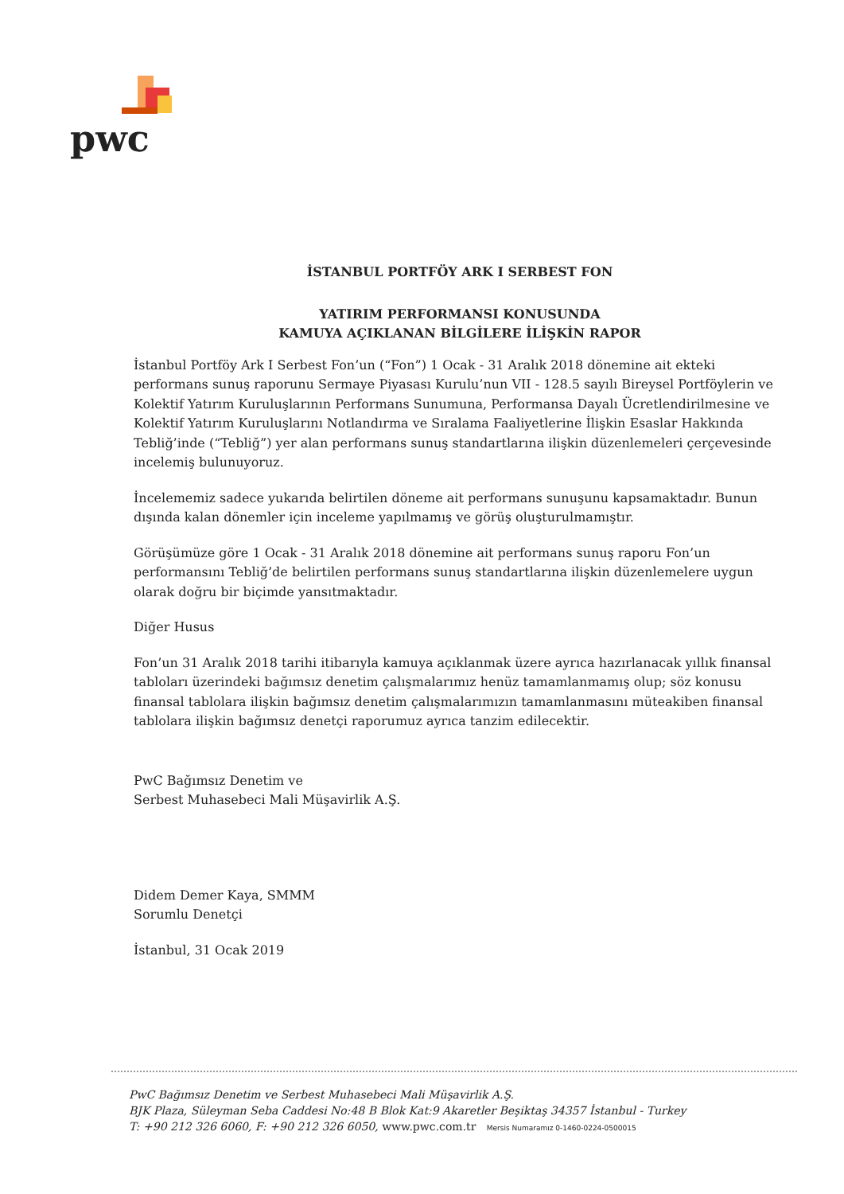pwc
İSTANBUL PORTFÖY ARK I SERBEST FON
YATIRIM PERFORMANSI KONUSUNDA
KAMUYA AÇIKLANAN BİLGİLERE İLİŞKİN RAPOR
İstanbul Portföy Ark I Serbest Fon’un (“Fon”) 1 Ocak - 31 Aralık 2018 dönemine ait ekteki performans sunuş raporunu Sermaye Piyasası Kurulu’nun VII - 128.5 sayılı Bireysel Portföylerin ve Kolektif Yatırım Kuruluşlarının Performans Sunumuna, Performansa Dayalı Ücretlendirilmesine ve Kolektif Yatırım Kuruluşlarını Notlandırma ve Sıralama Faaliyetlerine İlişkin Esaslar Hakkında Tebliğ’inde (“Tebliğ”) yer alan performans sunuş standartlarına ilişkin düzenlemeleri çerçevesinde incelemiş bulunuyoruz.
İncelememiz sadece yukarıda belirtilen döneme ait performans sunuşunu kapsamaktadır. Bunun dışında kalan dönemler için inceleme yapılmamış ve görüş oluşturulmamıştır.
Görüşümüze göre 1 Ocak - 31 Aralık 2018 dönemine ait performans sunuş raporu Fon’un performansını Tebliğ’de belirtilen performans sunuş standartlarına ilişkin düzenlemelere uygun olarak doğru bir biçimde yansıtmaktadır.
Diğer Husus
Fon’un 31 Aralık 2018 tarihi itibarıyla kamuya açıklanmak üzere ayrıca hazırlanacak yıllık finansal tabloları üzerindeki bağımsız denetim çalışmalarımız henüz tamamlanmamış olup; söz konusu finansal tablolara ilişkin bağımsız denetim çalışmalarımızın tamamlanmasını müteakiben finansal tablolara ilişkin bağımsız denetçi raporumuz ayrıca tanzim edilecektir.
PwC Bağımsız Denetim ve
Serbest Muhasebeci Mali Müşavirlik A.Ş.
Didem Demer Kaya, SMMM
Sorumlu Denetçi
İstanbul, 31 Ocak 2019
PwC Bağımsız Denetim ve Serbest Muhasebeci Mali Müşavirlik A.Ş.
BJK Plaza, Süleyman Seba Caddesi No:48 B Blok Kat:9 Akaretler Beşiktaş 34357 İstanbul - Turkey
T: +90 212 326 6060, F: +90 212 326 6050, www.pwc.com.tr Mersis Numaramız 0-1460-0224-0500015